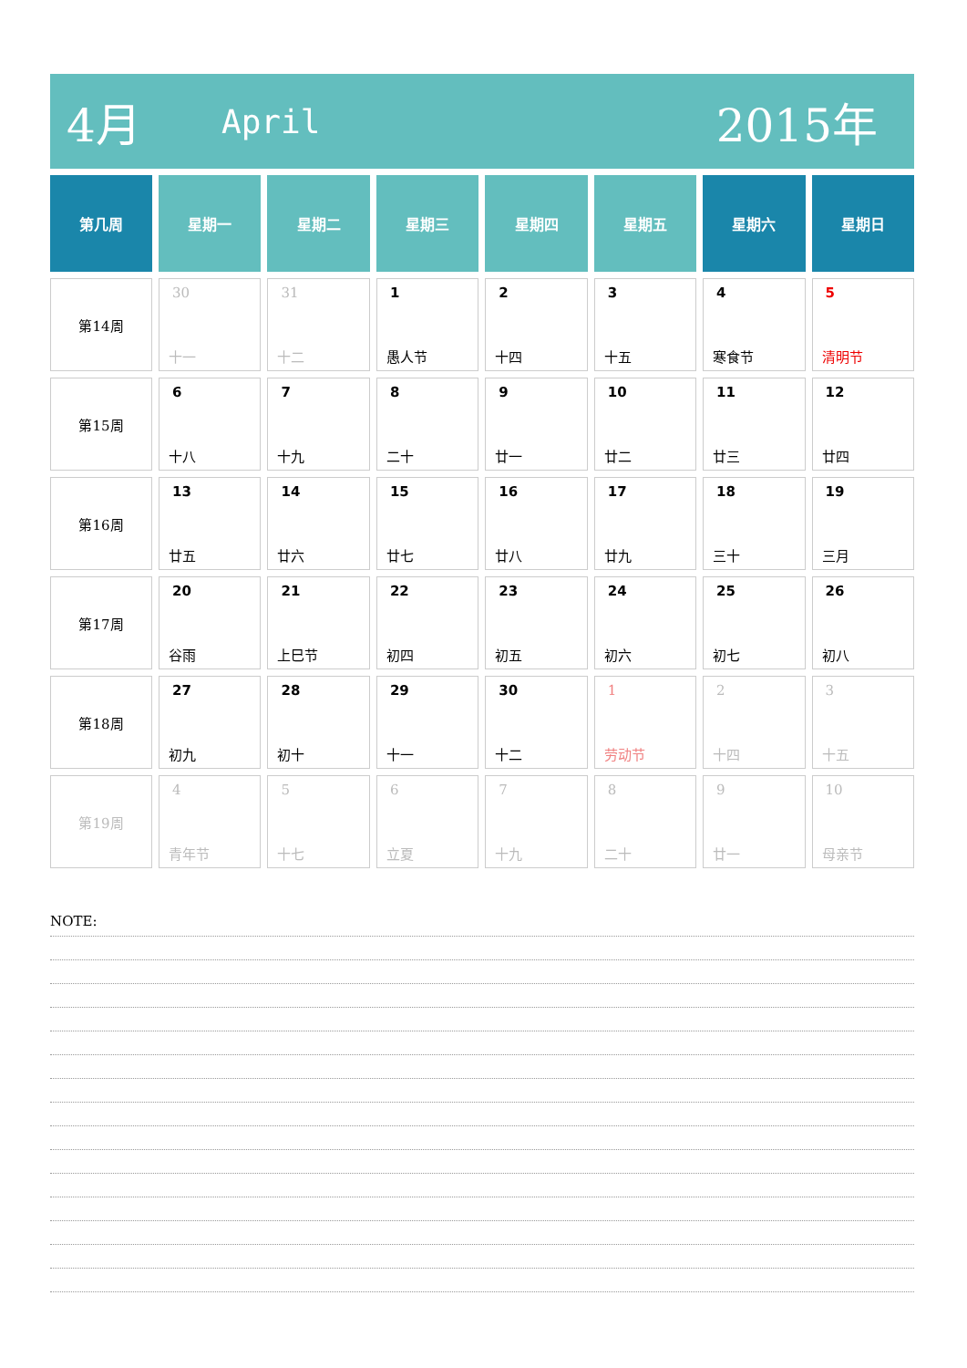4月 April 2015年
| 第几周 | 星期一 | 星期二 | 星期三 | 星期四 | 星期五 | 星期六 | 星期日 |
| --- | --- | --- | --- | --- | --- | --- | --- |
| 第14周 | 30 十一 | 31 十二 | 1 愚人节 | 2 十四 | 3 十五 | 4 寒食节 | 5 清明节 |
| 第15周 | 6 十八 | 7 十九 | 8 二十 | 9 廿一 | 10 廿二 | 11 廿三 | 12 廿四 |
| 第16周 | 13 廿五 | 14 廿六 | 15 廿七 | 16 廿八 | 17 廿九 | 18 三十 | 19 三月 |
| 第17周 | 20 谷雨 | 21 上巳节 | 22 初四 | 23 初五 | 24 初六 | 25 初七 | 26 初八 |
| 第18周 | 27 初九 | 28 初十 | 29 十一 | 30 十二 | 1 劳动节 | 2 十四 | 3 十五 |
| 第19周 | 4 青年节 | 5 十七 | 6 立夏 | 7 十九 | 8 二十 | 9 廿一 | 10 母亲节 |
NOTE: